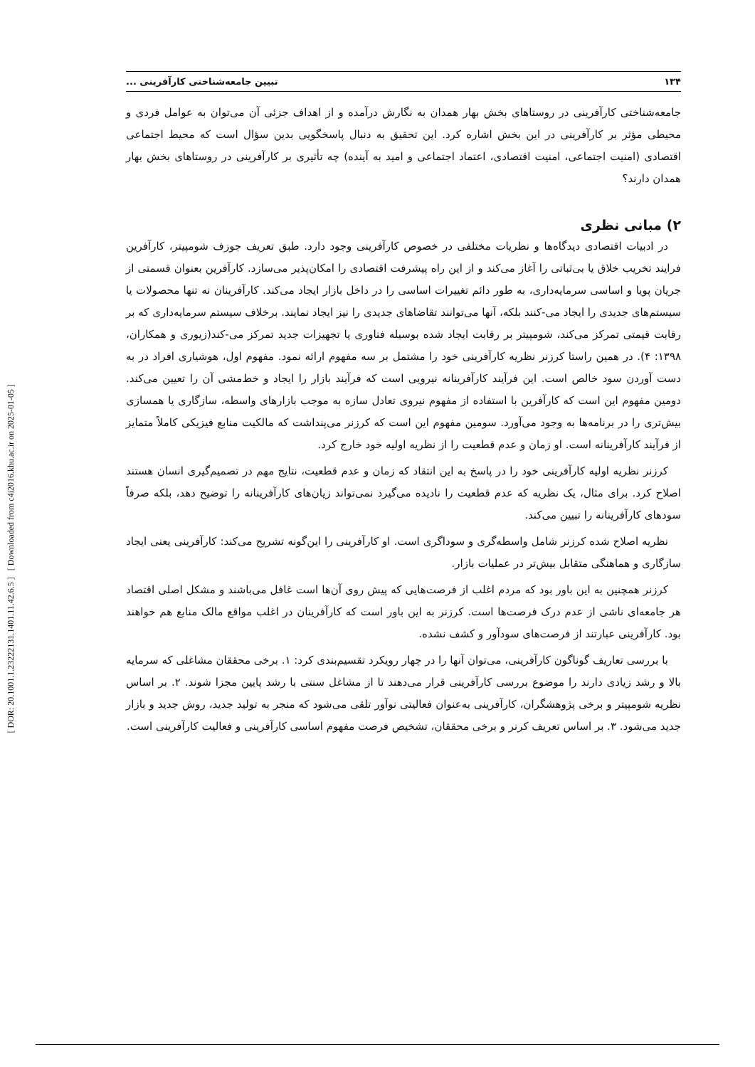[ DOR: 20.1001.1.23222131.1401.11.42.6.5 ] [ Downloaded from c4i2016.khu.ac.ir on 2025-01-05 ]
۱۳۴ تبیین جامعه‌شناختی کارآفرینی ...
جامعه‌شناختی کارآفرینی در روستاهای بخش بهار همدان به نگارش درآمده و از اهداف جزئی آن می‌توان به عوامل فردی و محیطی مؤثر بر کارآفرینی در این بخش اشاره کرد. این تحقیق به دنبال پاسخگویی بدین سؤال است که محیط اجتماعی اقتصادی (امنیت اجتماعی، امنیت اقتصادی، اعتماد اجتماعی و امید به آینده) چه تأثیری بر کارآفرینی در روستاهای بخش بهار همدان دارند؟
۲) مبانی نظری
در ادبیات اقتصادی دیدگاه‌ها و نظریات مختلفی در خصوص کارآفرینی وجود دارد. طبق تعریف جوزف شومپیتر، کارآفرین فرایند تخریب خلاق یا بی‌ثباتی را آغاز می‌کند و از این راه پیشرفت اقتصادی را امکان‌پذیر می‌سازد. کارآفرین بعنوان قسمتی از جریان پویا و اساسی سرمایه‌داری، به طور دائم تغییرات اساسی را در داخل بازار ایجاد می‌کند. کارآفرینان نه تنها محصولات یا سیستم‌های جدیدی را ایجاد می-کنند بلکه، آنها می‌توانند تقاضاهای جدیدی را نیز ایجاد نمایند. برخلاف سیستم سرمایه‌داری که بر رقابت قیمتی تمرکز می‌کند، شومپیتر بر رقابت ایجاد شده بوسیله فناوری یا تجهیزات جدید تمرکز می-کند(زیوری و همکاران، ۱۳۹۸: ۴). در همین راستا کرزنر نظریه کارآفرینی خود را مشتمل بر سه مفهوم ارائه نمود. مفهوم اول، هوشیاری افراد در به دست آوردن سود خالص است. این فرآیند کارآفرینانه نیرویی است که فرآیند بازار را ایجاد و خط‌مشی آن را تعیین می‌کند. دومین مفهوم این است که کارآفرین با استفاده از مفهوم نیروی تعادل سازه به موجب بازارهای واسطه، سازگاری یا همسازی بیش‌تری را در برنامه‌ها به وجود می‌آورد. سومین مفهوم این است که کرزنر می‌پنداشت که مالکیت منابع فیزیکی کاملاً متمایز از فرآیند کارآفرینانه است. او زمان و عدم قطعیت را از نظریه اولیه خود خارج کرد.
کرزنر نظریه اولیه کارآفرینی خود را در پاسخ به این انتقاد که زمان و عدم قطعیت، نتایج مهم در تصمیم‌گیری انسان هستند اصلاح کرد. برای مثال، یک نظریه که عدم قطعیت را نادیده می‌گیرد نمی‌تواند زیان‌های کارآفرینانه را توضیح دهد، بلکه صرفاً سودهای کارآفرینانه را تبیین می‌کند.
نظریه اصلاح شده کرزنر شامل واسطه‌گری و سوداگری است. او کارآفرینی را این‌گونه تشریح می‌کند: کارآفرینی یعنی ایجاد سازگاری و هماهنگی متقابل بیش‌تر در عملیات بازار.
کرزنر همچنین به این باور بود که مردم اغلب از فرصت‌هایی که پیش روی آن‌ها است غافل می‌باشند و مشکل اصلی اقتصاد هر جامعه‌ای ناشی از عدم درک فرصت‌ها است. کرزنر به این باور است که کارآفرینان در اغلب مواقع مالک منابع هم خواهند بود. کارآفرینی عبارتند از فرصت‌های سودآور و کشف نشده.
با بررسی تعاریف گوناگون کارآفرینی، می‌توان آنها را در چهار رویکرد تقسیم‌بندی کرد: ۱. برخی محققان مشاغلی که سرمایه بالا و رشد زیادی دارند را موضوع بررسی کارآفرینی قرار می‌دهند تا از مشاغل سنتی با رشد پایین مجزا شوند. ۲. بر اساس نظریه شومپیتر و برخی پژوهشگران، کارآفرینی به‌عنوان فعالیتی نوآور تلقی می‌شود که منجر به تولید جدید، روش جدید و بازار جدید می‌شود. ۳. بر اساس تعریف کرنر و برخی محققان، تشخیص فرصت مفهوم اساسی کارآفرینی و فعالیت کارآفرینی است.